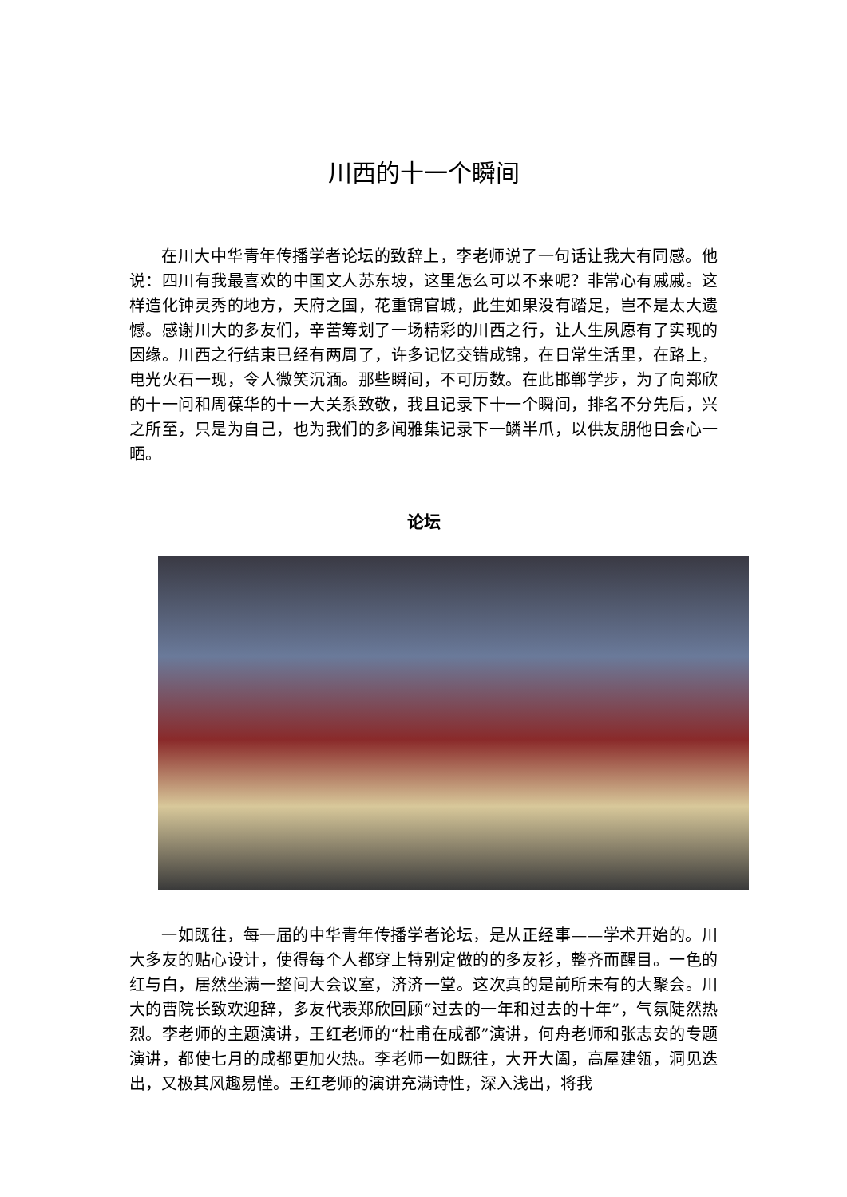川西的十一个瞬间
在川大中华青年传播学者论坛的致辞上，李老师说了一句话让我大有同感。他说：四川有我最喜欢的中国文人苏东坡，这里怎么可以不来呢？非常心有戚戚。这样造化钟灵秀的地方，天府之国，花重锦官城，此生如果没有踏足，岂不是太大遗憾。感谢川大的多友们，辛苦筹划了一场精彩的川西之行，让人生夙愿有了实现的因缘。川西之行结束已经有两周了，许多记忆交错成锦，在日常生活里，在路上，电光火石一现，令人微笑沉湎。那些瞬间，不可历数。在此邯郸学步，为了向郑欣的十一问和周葆华的十一大关系致敬，我且记录下十一个瞬间，排名不分先后，兴之所至，只是为自己，也为我们的多闻雅集记录下一鳞半爪，以供友朋他日会心一晒。
论坛
一如既往，每一届的中华青年传播学者论坛，是从正经事——学术开始的。川大多友的贴心设计，使得每个人都穿上特别定做的的多友衫，整齐而醒目。一色的红与白，居然坐满一整间大会议室，济济一堂。这次真的是前所未有的大聚会。川大的曹院长致欢迎辞，多友代表郑欣回顾“过去的一年和过去的十年”，气氛陡然热烈。李老师的主题演讲，王红老师的“杜甫在成都”演讲，何舟老师和张志安的专题演讲，都使七月的成都更加火热。李老师一如既往，大开大阖，高屋建瓴，洞见迭出，又极其风趣易懂。王红老师的演讲充满诗性，深入浅出，将我